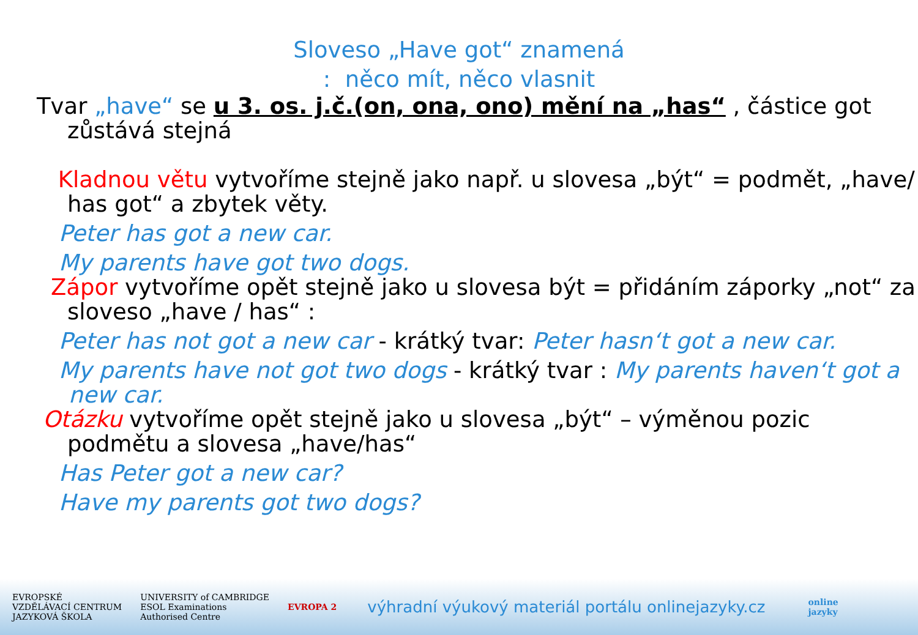Sloveso „Have got“ znamená
: něco mít, něco vlasnit
Tvar „have“ se u 3. os. j.č.(on, ona, ono) mění na „has“ , částice got zůstává stejná
Kladnou větu vytvoříme stejně jako např. u slovesa „být“ = podmět, „have/ has got“ a zbytek věty.
Peter has got a new car.
My parents have got two dogs.
Zápor vytvoříme opět stejně jako u slovesa být = přidáním záporky „not“ za sloveso „have / has“ :
Peter has not got a new car - krátký tvar: Peter hasn‘t got a new car.
My parents have not got two dogs - krátký tvar : My parents haven‘t got a new car.
Otázku vytvoříme opět stejně jako u slovesa „být“ – výměnou pozic podmětu a slovesa „have/has“
Has Peter got a new car?
Have my parents got two dogs?
EVROPSKÉ
VZDĚLÁVACÍ CENTRUM
JAZYKOVÁ ŠKOLA
UNIVERSITY of CAMBRIDGE
ESOL Examinations
Authorised Centre
EVROPA 2
výhradní výukový materiál portálu onlinejazyky.cz
online
jazyky